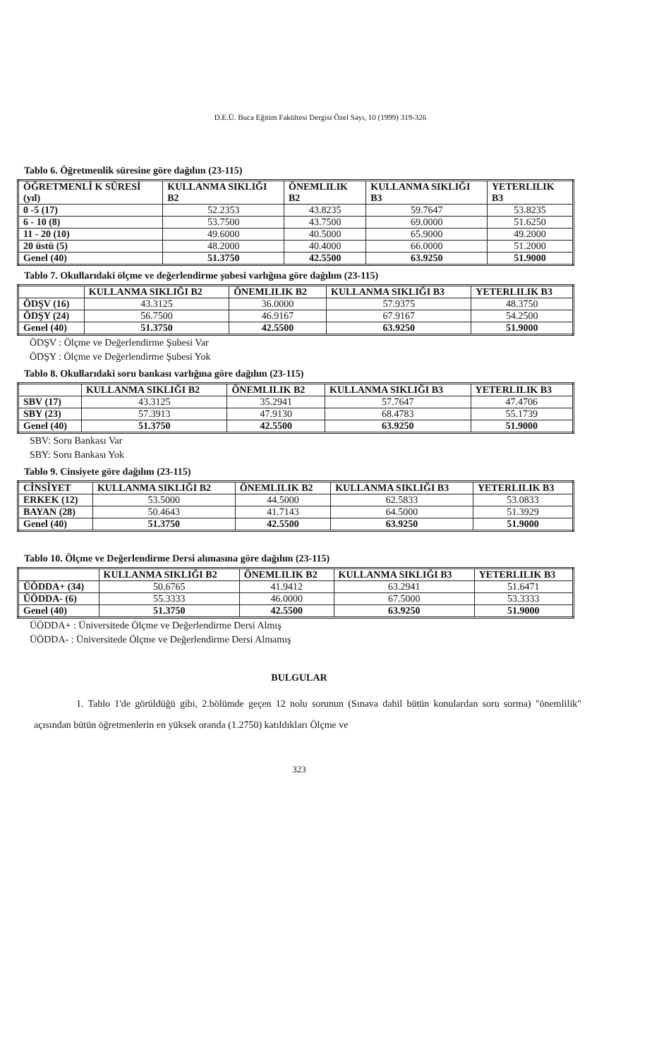D.E.Ü. Buca Eğitim Fakültesi Dergisi Özel Sayı, 10 (1999) 319-326
Tablo 6. Öğretmenlik süresine göre dağılım (23-115)
| ÖĞRETMENLİ K SÜRESİ (yıl) | KULLANMA SIKLIĞI B2 | ÖNEMLILIK B2 | KULLANMA SIKLIĞI B3 | YETERLILIK B3 |
| --- | --- | --- | --- | --- |
| 0 -5 (17) | 52.2353 | 43.8235 | 59.7647 | 53.8235 |
| 6 - 10 (8) | 53.7500 | 43.7500 | 69.0000 | 51.6250 |
| 11 - 20 (10) | 49.6000 | 40.5000 | 65.9000 | 49.2000 |
| 20 üstü (5) | 48.2000 | 40.4000 | 66.0000 | 51.2000 |
| Genel (40) | 51.3750 | 42.5500 | 63.9250 | 51.9000 |
Tablo 7. Okullarıdaki ölçme ve değerlendirme şubesi varlığına göre dağılım (23-115)
| | KULLANMA SIKLIĞI B2 | ÖNEMLILIK B2 | KULLANMA SIKLIĞI B3 | YETERLILIK B3 |
| --- | --- | --- | --- | --- |
| ÖDŞV (16) | 43.3125 | 36.0000 | 57.9375 | 48.3750 |
| ÖDŞY (24) | 56.7500 | 46.9167 | 67.9167 | 54.2500 |
| Genel (40) | 51.3750 | 42.5500 | 63.9250 | 51.9000 |
ÖDŞV : Ölçme ve Değerlendirme Şubesi Var
ÖDŞY : Ölçme ve Değerlendirme Şubesi Yok
Tablo 8. Okullarıdaki soru bankası varlığına göre dağılım (23-115)
| | KULLANMA SIKLIĞI B2 | ÖNEMLILIK B2 | KULLANMA SIKLIĞI B3 | YETERLILIK B3 |
| --- | --- | --- | --- | --- |
| SBV (17) | 43.3125 | 35.2941 | 57.7647 | 47.4706 |
| SBY (23) | 57.3913 | 47.9130 | 68.4783 | 55.1739 |
| Genel (40) | 51.3750 | 42.5500 | 63.9250 | 51.9000 |
SBV: Soru Bankası Var
SBY: Soru Bankası Yok
Tablo 9. Cinsiyete göre dağılım (23-115)
| CİNSİYET | KULLANMA SIKLIĞI B2 | ÖNEMLILIK B2 | KULLANMA SIKLIĞI B3 | YETERLILIK B3 |
| --- | --- | --- | --- | --- |
| ERKEK (12) | 53.5000 | 44.5000 | 62.5833 | 53.0833 |
| BAYAN (28) | 50.4643 | 41.7143 | 64.5000 | 51.3929 |
| Genel (40) | 51.3750 | 42.5500 | 63.9250 | 51.9000 |
Tablo 10. Ölçme ve Değerlendirme Dersi alımasına göre dağılım (23-115)
| | KULLANMA SIKLIĞI B2 | ÖNEMLILIK B2 | KULLANMA SIKLIĞI B3 | YETERLILIK B3 |
| --- | --- | --- | --- | --- |
| ÜÖDDA+ (34) | 50.6765 | 41.9412 | 63.2941 | 51.6471 |
| ÜÖDDA- (6) | 55.3333 | 46.0000 | 67.5000 | 53.3333 |
| Genel (40) | 51.3750 | 42.5500 | 63.9250 | 51.9000 |
ÜÖDDA+ : Üniversitede Ölçme ve Değerlendirme Dersi Almış
ÜÖDDA- : Üniversitede Ölçme ve Değerlendirme Dersi Almamış
BULGULAR
1. Tablo 1'de görüldüğü gibi, 2.bölümde geçen 12 nolu sorunun (Sınava dahil bütün konulardan soru sorma) "önemlilik" açısından bütün öğretmenlerin en yüksek oranda (1.2750) katıldıkları Ölçme ve
323